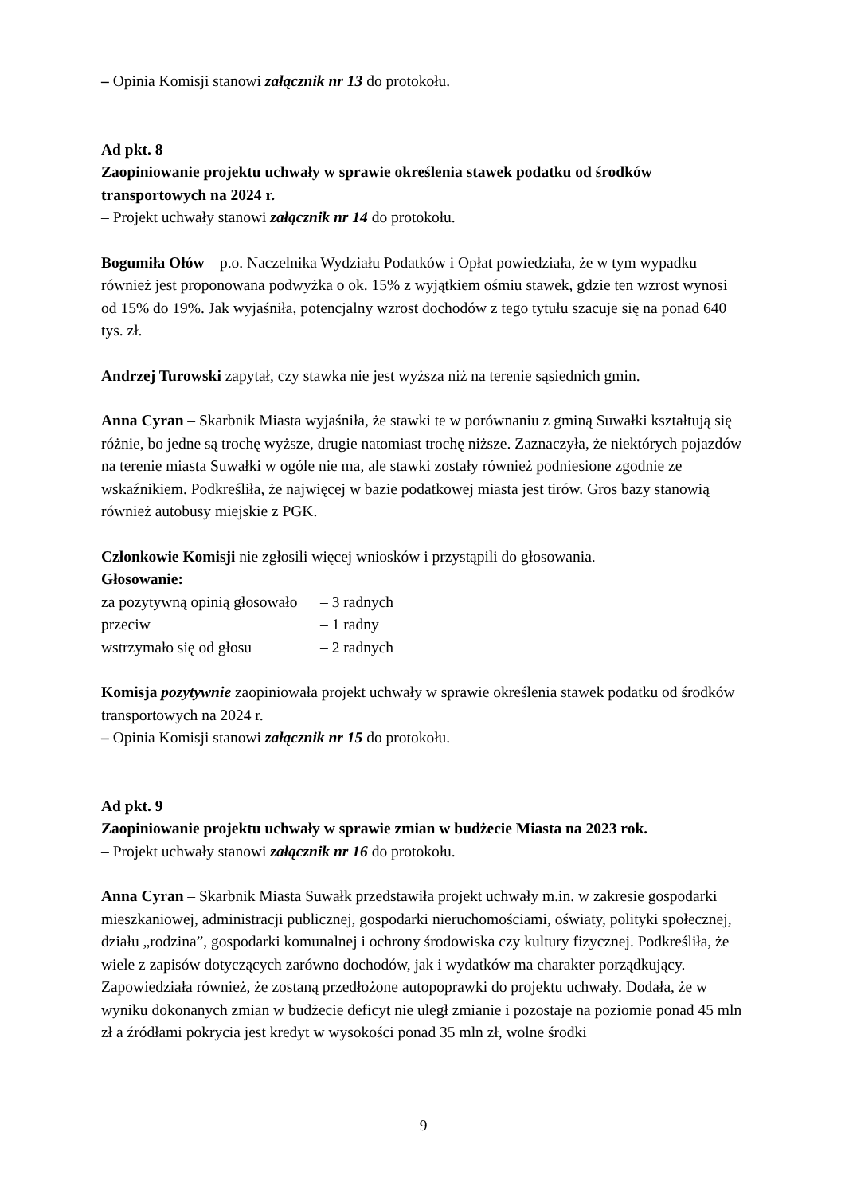– Opinia Komisji stanowi załącznik nr 13 do protokołu.
Ad pkt. 8
Zaopiniowanie projektu uchwały w sprawie określenia stawek podatku od środków transportowych na 2024 r.
– Projekt uchwały stanowi załącznik nr 14 do protokołu.
Bogumiła Ołów – p.o. Naczelnika Wydziału Podatków i Opłat powiedziała, że w tym wypadku również jest proponowana podwyżka o ok. 15% z wyjątkiem ośmiu stawek, gdzie ten wzrost wynosi od 15% do 19%. Jak wyjaśniła, potencjalny wzrost dochodów z tego tytułu szacuje się na ponad 640 tys. zł.
Andrzej Turowski zapytał, czy stawka nie jest wyższa niż na terenie sąsiednich gmin.
Anna Cyran – Skarbnik Miasta wyjaśniła, że stawki te w porównaniu z gminą Suwałki kształtują się różnie, bo jedne są trochę wyższe, drugie natomiast trochę niższe. Zaznaczyła, że niektórych pojazdów na terenie miasta Suwałki w ogóle nie ma, ale stawki zostały również podniesione zgodnie ze wskaźnikiem. Podkreśliła, że najwięcej w bazie podatkowej miasta jest tirów. Gros bazy stanowią również autobusy miejskie z PGK.
Członkowie Komisji nie zgłosili więcej wniosków i przystąpili do głosowania.
Głosowanie:
| za pozytywną opinią głosowało | – 3 radnych |
| przeciw | – 1 radny |
| wstrzymało się od głosu | – 2 radnych |
Komisja pozytywnie zaopiniowała projekt uchwały w sprawie określenia stawek podatku od środków transportowych na 2024 r.
– Opinia Komisji stanowi załącznik nr 15 do protokołu.
Ad pkt. 9
Zaopiniowanie projektu uchwały w sprawie zmian w budżecie Miasta na 2023 rok.
– Projekt uchwały stanowi załącznik nr 16 do protokołu.
Anna Cyran – Skarbnik Miasta Suwałk przedstawiła projekt uchwały m.in. w zakresie gospodarki mieszkaniowej, administracji publicznej, gospodarki nieruchomościami, oświaty, polityki społecznej, działu „rodzina”, gospodarki komunalnej i ochrony środowiska czy kultury fizycznej. Podkreśliła, że wiele z zapisów dotyczących zarówno dochodów, jak i wydatków ma charakter porządkujący.
Zapowiedziała również, że zostaną przedłożone autopoprawki do projektu uchwały. Dodała, że w wyniku dokonanych zmian w budżecie deficyt nie uległ zmianie i pozostaje na poziomie ponad 45 mln zł a źródłami pokrycia jest kredyt w wysokości ponad 35 mln zł, wolne środki
9